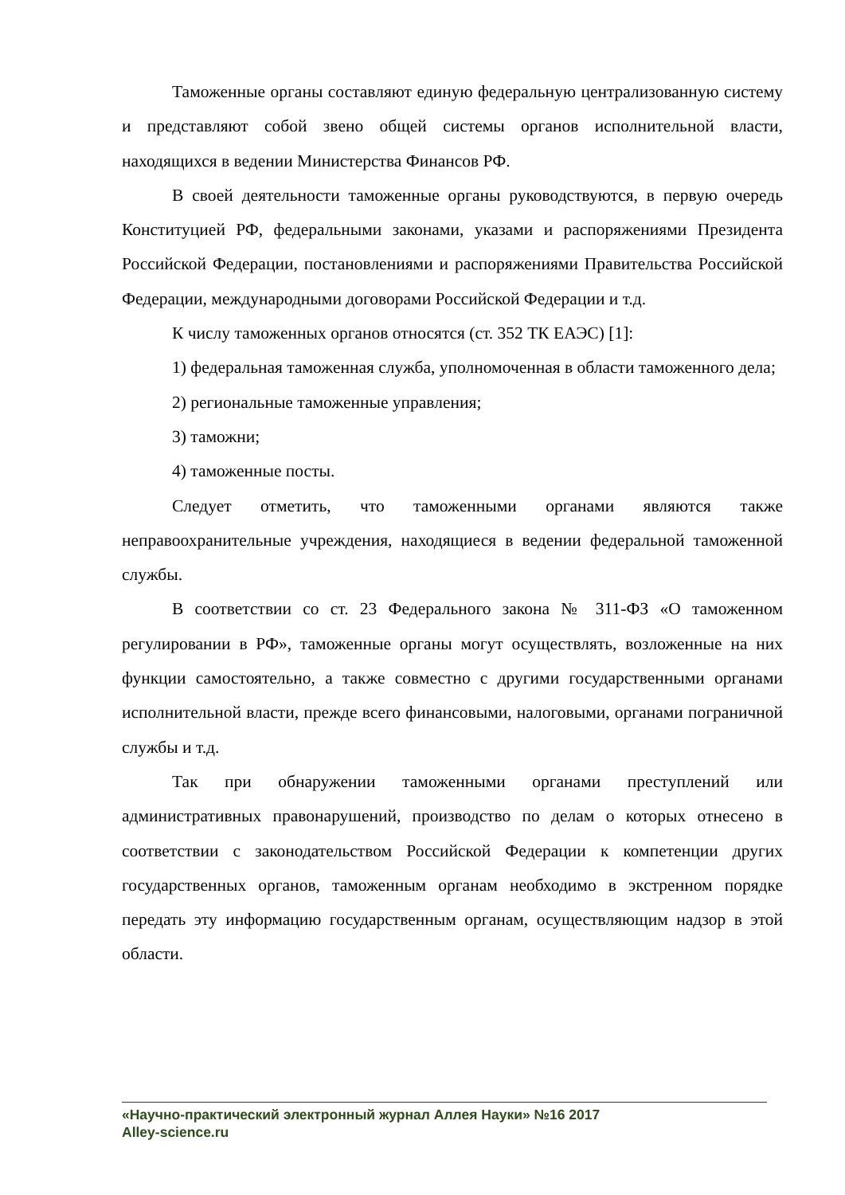Таможенные органы составляют единую федеральную централизованную систему и представляют собой звено общей системы органов исполнительной власти, находящихся в ведении Министерства Финансов РФ.
В своей деятельности таможенные органы руководствуются, в первую очередь Конституцией РФ, федеральными законами, указами и распоряжениями Президента Российской Федерации, постановлениями и распоряжениями Правительства Российской Федерации, международными договорами Российской Федерации и т.д.
К числу таможенных органов относятся (ст. 352 ТК ЕАЭС) [1]:
1) федеральная таможенная служба, уполномоченная в области таможенного дела;
2) региональные таможенные управления;
3) таможни;
4) таможенные посты.
Следует отметить, что таможенными органами являются также неправоохранительные учреждения, находящиеся в ведении федеральной таможенной службы.
В соответствии со ст. 23 Федерального закона № 311-ФЗ «О таможенном регулировании в РФ», таможенные органы могут осуществлять, возложенные на них функции самостоятельно, а также совместно с другими государственными органами исполнительной власти, прежде всего финансовыми, налоговыми, органами пограничной службы и т.д.
Так при обнаружении таможенными органами преступлений или административных правонарушений, производство по делам о которых отнесено в соответствии с законодательством Российской Федерации к компетенции других государственных органов, таможенным органам необходимо в экстренном порядке передать эту информацию государственным органам, осуществляющим надзор в этой области.
«Научно-практический электронный журнал Аллея Науки» №16 2017
Alley-science.ru